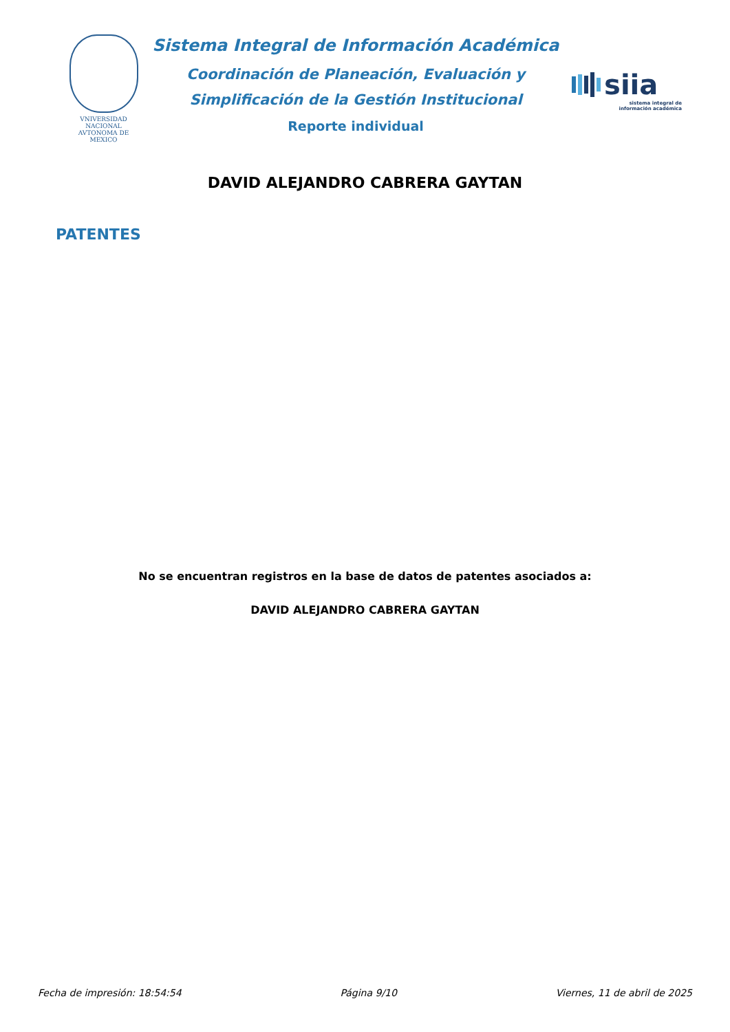VNIVERSIDAD NACIONAL AVTONOMA DE MEXICO
Sistema Integral de Información Académica
Coordinación de Planeación, Evaluación y
Simplificación de la Gestión Institucional
Reporte individual
siia
sistema integral de
información académica
DAVID ALEJANDRO CABRERA GAYTAN
PATENTES
No se encuentran registros en la base de datos de patentes asociados a:
DAVID ALEJANDRO CABRERA GAYTAN
Fecha de impresión: 18:54:54 Página 9/10 Viernes, 11 de abril de 2025